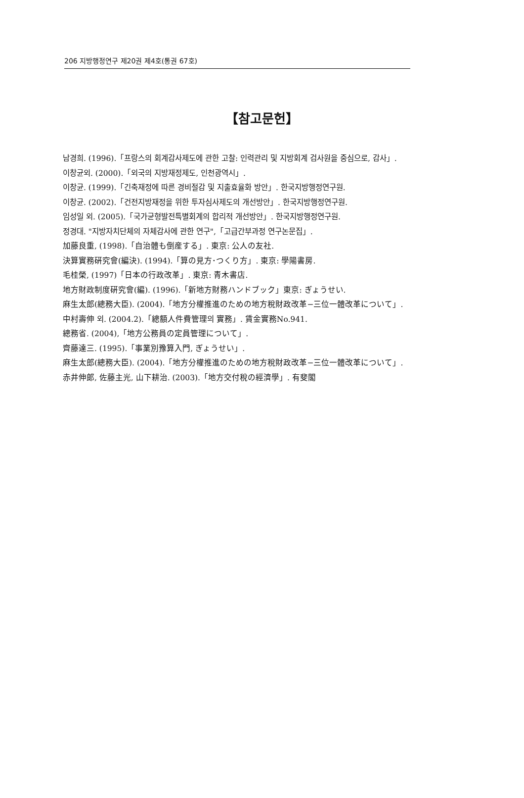206 지방행정연구 제20권 제4호(통권 67호)
【참고문헌】
남경희. (1996).「프랑스의 회계감사제도에 관한 고찰: 인력관리 및 지방회계 검사원을 중심으로, 감사」.
이창균외. (2000).「외국의 지방재정제도, 인천광역시」.
이창균. (1999).「긴축재정에 따른 경비절감 및 지출효율화 방안」. 한국지방행정연구원.
이창균. (2002).「건전지방재정을 위한 투자심사제도의 개선방안」. 한국지방행정연구원.
임성일 외. (2005).「국가균형발전특별회계의 합리적 개선방안」. 한국지방행정연구원.
정경대. "지방자치단체의 자체감사에 관한 연구",「고급간부과정 연구논문집」.
加藤良重, (1998).「自治體も倒産する」. 東京: 公人の友社.
決算實務硏究會(編決). (1994).「算の見方･つくり方」. 東京: 學陽書房.
毛桂榮, (1997)「日本の行政改革」. 東京: 青木書店.
地方財政制度硏究會(編). (1996).「新地方財務ハンドブック」東京: ぎょうせい.
麻生太郎(總務大臣). (2004).「地方分權推進のための地方稅財政改革−三位一體改革について」.
中村壽伸 외. (2004.2).「總額人件費管理의 實務」. 賃金實務No.941.
總務省. (2004),「地方公務員の定員管理について」.
齊藤達三. (1995).「事業別豫算入門, ぎょうせい」.
麻生太郎(總務大臣). (2004).「地方分權推進のための地方稅財政改革−三位一體改革について」.
赤井伸郞, 佐藤主光, 山下耕治. (2003).「地方交付稅の經濟學」. 有斐閣